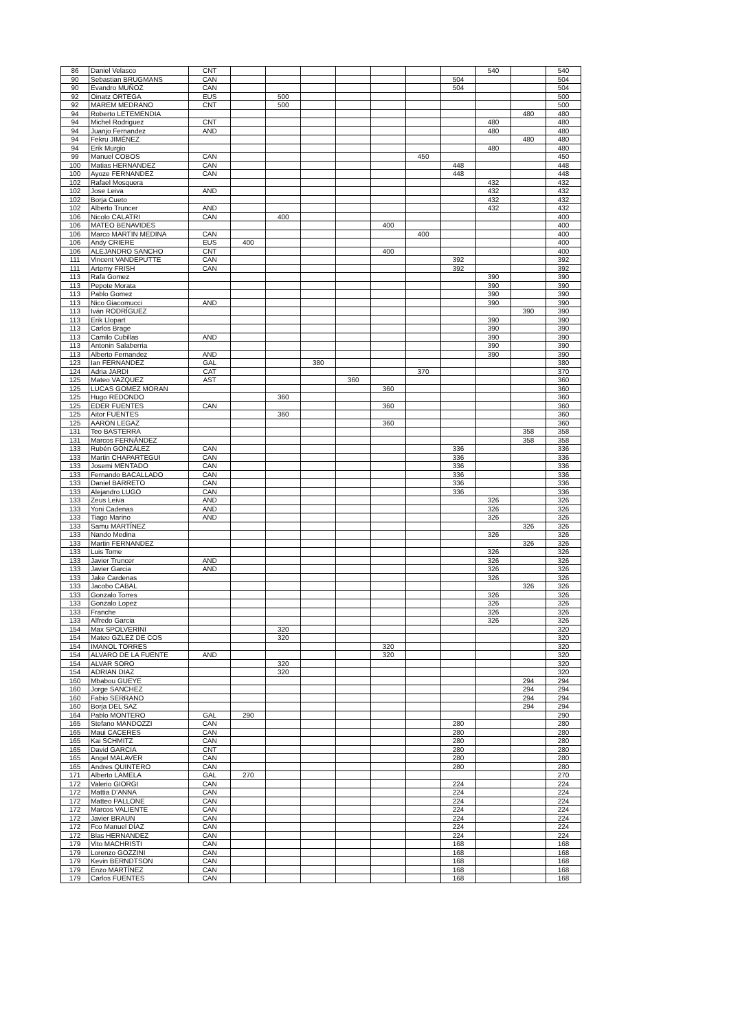| 86 | Daniel Velasco | CNT | | | | | | | | 540 | | 540 |
| 90 | Sebastian BRUGMANS | CAN | | | | | | | 504 | | | 504 |
| 90 | Evandro MUÑOZ | CAN | | | | | | | 504 | | | 504 |
| 92 | Oinatz ORTEGA | EUS | | 500 | | | | | | | | 500 |
| 92 | MAREM MEDRANO | CNT | | 500 | | | | | | | | 500 |
| 94 | Roberto LETEMENDIA | | | | | | | | | | 480 | 480 |
| 94 | Michel Rodriguez | CNT | | | | | | | | 480 | | 480 |
| 94 | Juanjo Fernandez | AND | | | | | | | | 480 | | 480 |
| 94 | Fekru JIMÉNEZ | | | | | | | | | | 480 | 480 |
| 94 | Erik Murgio | | | | | | | | | 480 | | 480 |
| 99 | Manuel COBOS | CAN | | | | | | 450 | | | | 450 |
| 100 | Matias HERNANDEZ | CAN | | | | | | | 448 | | | 448 |
| 100 | Ayoze FERNANDEZ | CAN | | | | | | | 448 | | | 448 |
| 102 | Rafael Mosquera | | | | | | | | | 432 | | 432 |
| 102 | Jose Leiva | AND | | | | | | | | 432 | | 432 |
| 102 | Borja Cueto | | | | | | | | | 432 | | 432 |
| 102 | Alberto Truncer | AND | | | | | | | | 432 | | 432 |
| 106 | Nicolo CALATRI | CAN | | 400 | | | | | | | | 400 |
| 106 | MATEO BENAVIDES | | | | | | 400 | | | | | 400 |
| 106 | Marco MARTIN MEDINA | CAN | | | | | | 400 | | | | 400 |
| 106 | Andy CRIERE | EUS | 400 | | | | | | | | | 400 |
| 106 | ALEJANDRO SANCHO | CNT | | | | | 400 | | | | | 400 |
| 111 | Vincent VANDEPUTTE | CAN | | | | | | | 392 | | | 392 |
| 111 | Artemy FRISH | CAN | | | | | | | 392 | | | 392 |
| 113 | Rafa Gomez | | | | | | | | | 390 | | 390 |
| 113 | Pepote Morata | | | | | | | | | 390 | | 390 |
| 113 | Pablo Gomez | | | | | | | | | 390 | | 390 |
| 113 | Nico Giacomucci | AND | | | | | | | | 390 | | 390 |
| 113 | Iván RODRÍGUEZ | | | | | | | | | | 390 | 390 |
| 113 | Erik Llopart | | | | | | | | | 390 | | 390 |
| 113 | Carlos Brage | | | | | | | | | 390 | | 390 |
| 113 | Camilo Cubillas | AND | | | | | | | | 390 | | 390 |
| 113 | Antonin Salaberria | | | | | | | | | 390 | | 390 |
| 113 | Alberto Fernandez | AND | | | | | | | | 390 | | 390 |
| 123 | Ian FERNANDEZ | GAL | | | 380 | | | | | | | 380 |
| 124 | Adria JARDI | CAT | | | | | | 370 | | | | 370 |
| 125 | Mateo VAZQUEZ | AST | | | | 360 | | | | | | 360 |
| 125 | LUCAS GOMEZ MORAN | | | | | | 360 | | | | | 360 |
| 125 | Hugo REDONDO | | | 360 | | | | | | | | 360 |
| 125 | EDER FUENTES | CAN | | | | | 360 | | | | | 360 |
| 125 | Aitor FUENTES | | | 360 | | | | | | | | 360 |
| 125 | AARON LEGAZ | | | | | | 360 | | | | | 360 |
| 131 | Teo BASTERRA | | | | | | | | | | 358 | 358 |
| 131 | Marcos FERNÁNDEZ | | | | | | | | | | 358 | 358 |
| 133 | Rubén GONZÁLEZ | CAN | | | | | | | 336 | | | 336 |
| 133 | Martin CHAPARTEGUI | CAN | | | | | | | 336 | | | 336 |
| 133 | Josemi MENTADO | CAN | | | | | | | 336 | | | 336 |
| 133 | Fernando BACALLADO | CAN | | | | | | | 336 | | | 336 |
| 133 | Daniel BARRETO | CAN | | | | | | | 336 | | | 336 |
| 133 | Alejandro LUGO | CAN | | | | | | | 336 | | | 336 |
| 133 | Zeus Leiva | AND | | | | | | | | 326 | | 326 |
| 133 | Yoni Cadenas | AND | | | | | | | | 326 | | 326 |
| 133 | Tiago Marino | AND | | | | | | | | 326 | | 326 |
| 133 | Samu MARTÍNEZ | | | | | | | | | | 326 | 326 |
| 133 | Nando Medina | | | | | | | | | 326 | | 326 |
| 133 | Martin FERNANDEZ | | | | | | | | | | 326 | 326 |
| 133 | Luis Tome | | | | | | | | | 326 | | 326 |
| 133 | Javier Truncer | AND | | | | | | | | 326 | | 326 |
| 133 | Javier Garcia | AND | | | | | | | | 326 | | 326 |
| 133 | Jake Cardenas | | | | | | | | | 326 | | 326 |
| 133 | Jacobo CABAL | | | | | | | | | | 326 | 326 |
| 133 | Gonzalo Torres | | | | | | | | | 326 | | 326 |
| 133 | Gonzalo Lopez | | | | | | | | | 326 | | 326 |
| 133 | Franche | | | | | | | | | 326 | | 326 |
| 133 | Alfredo Garcia | | | | | | | | | 326 | | 326 |
| 154 | Max SPOLVERINI | | | 320 | | | | | | | | 320 |
| 154 | Mateo GZLEZ DE COS | | | 320 | | | | | | | | 320 |
| 154 | IMANOL TORRES | | | | | | 320 | | | | | 320 |
| 154 | ALVARO DE LA FUENTE | AND | | | | | 320 | | | | | 320 |
| 154 | ALVAR SORO | | | 320 | | | | | | | | 320 |
| 154 | ADRIAN DIAZ | | | 320 | | | | | | | | 320 |
| 160 | Mbabou GUEYE | | | | | | | | | | 294 | 294 |
| 160 | Jorge SANCHEZ | | | | | | | | | | 294 | 294 |
| 160 | Fabio SERRANO | | | | | | | | | | 294 | 294 |
| 160 | Borja DEL SAZ | | | | | | | | | | 294 | 294 |
| 164 | Pablo MONTERO | GAL | 290 | | | | | | | | | 290 |
| 165 | Stefano MANDOZZI | CAN | | | | | | | 280 | | | 280 |
| 165 | Maui CACERES | CAN | | | | | | | 280 | | | 280 |
| 165 | Kai SCHMITZ | CAN | | | | | | | 280 | | | 280 |
| 165 | David GARCIA | CNT | | | | | | | 280 | | | 280 |
| 165 | Angel MALAVER | CAN | | | | | | | 280 | | | 280 |
| 165 | Andres QUINTERO | CAN | | | | | | | 280 | | | 280 |
| 171 | Alberto LAMELA | GAL | 270 | | | | | | | | | 270 |
| 172 | Valerio GIORGI | CAN | | | | | | | 224 | | | 224 |
| 172 | Mattia D'ANNA | CAN | | | | | | | 224 | | | 224 |
| 172 | Matteo PALLONE | CAN | | | | | | | 224 | | | 224 |
| 172 | Marcos VALIENTE | CAN | | | | | | | 224 | | | 224 |
| 172 | Javier BRAUN | CAN | | | | | | | 224 | | | 224 |
| 172 | Fco Manuel DÍAZ | CAN | | | | | | | 224 | | | 224 |
| 172 | Blas HERNANDEZ | CAN | | | | | | | 224 | | | 224 |
| 179 | Vito MACHRISTI | CAN | | | | | | | 168 | | | 168 |
| 179 | Lorenzo GOZZINI | CAN | | | | | | | 168 | | | 168 |
| 179 | Kevin BERNDTSON | CAN | | | | | | | 168 | | | 168 |
| 179 | Enzo MARTÍNEZ | CAN | | | | | | | 168 | | | 168 |
| 179 | Carlos FUENTES | CAN | | | | | | | 168 | | | 168 |